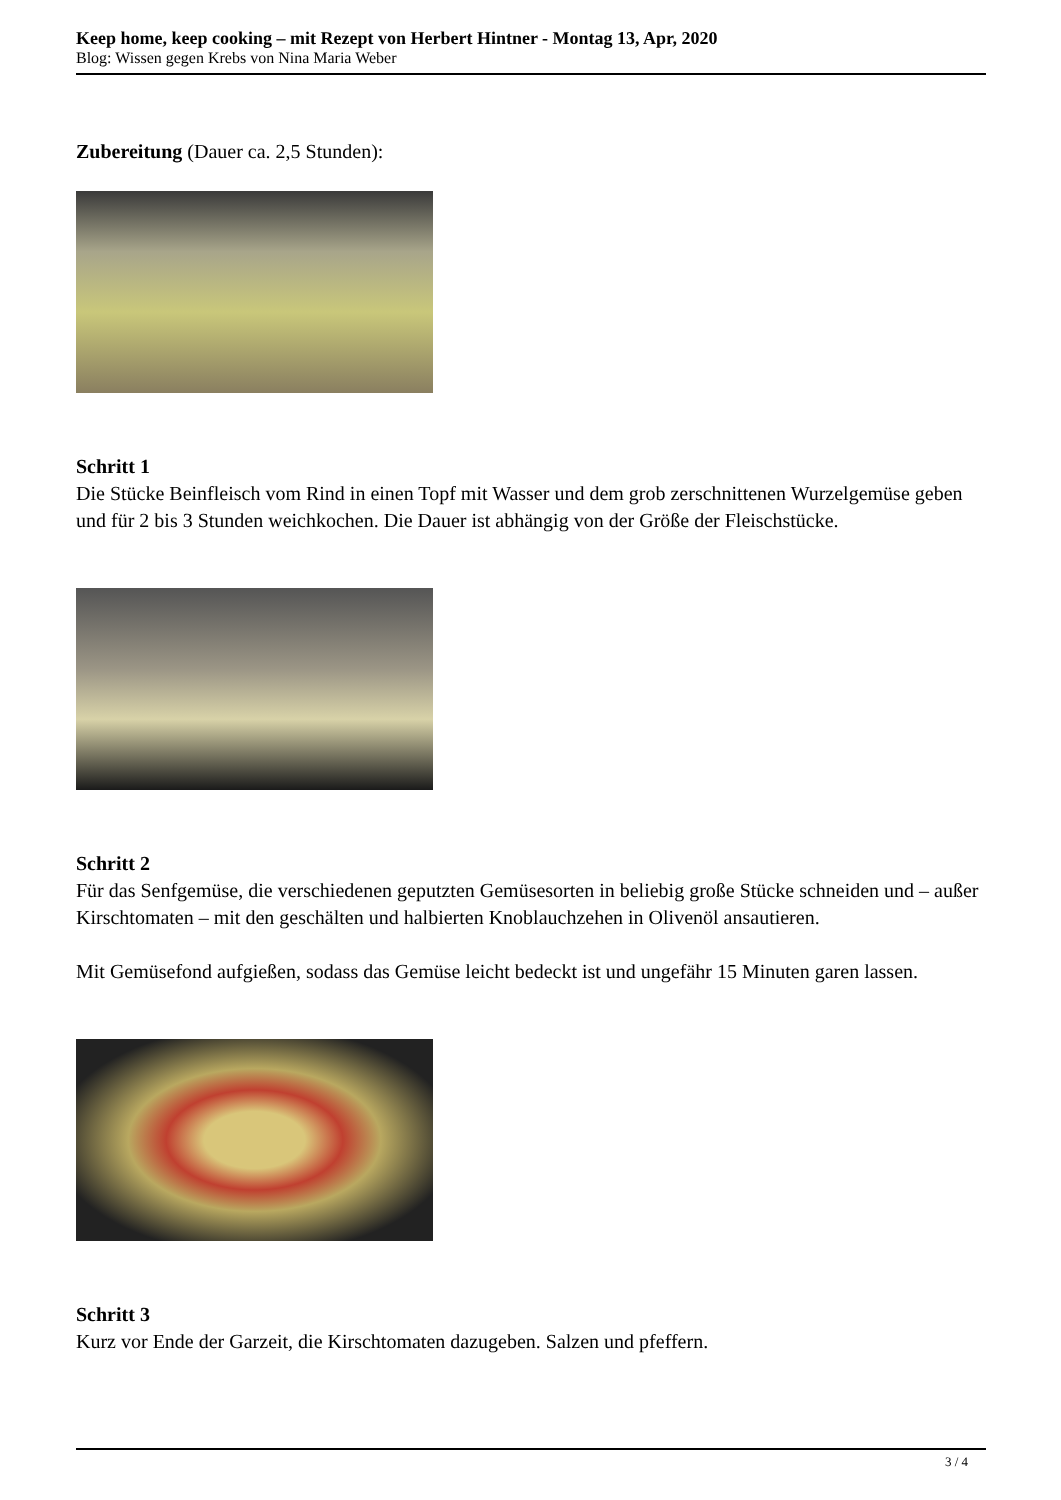Keep home, keep cooking – mit Rezept von Herbert Hintner - Montag 13, Apr, 2020
Blog: Wissen gegen Krebs von Nina Maria Weber
Zubereitung (Dauer ca. 2,5 Stunden):
Schritt 1
Die Stücke Beinfleisch vom Rind in einen Topf mit Wasser und dem grob zerschnittenen Wurzelgemüse geben und für 2 bis 3 Stunden weichkochen. Die Dauer ist abhängig von der Größe der Fleischstücke.
Schritt 2
Für das Senfgemüse, die verschiedenen geputzten Gemüsesorten in beliebig große Stücke schneiden und – außer Kirschtomaten – mit den geschälten und halbierten Knoblauchzehen in Olivenöl ansautieren.
Mit Gemüsefond aufgießen, sodass das Gemüse leicht bedeckt ist und ungefähr 15 Minuten garen lassen.
Schritt 3
Kurz vor Ende der Garzeit, die Kirschtomaten dazugeben. Salzen und pfeffern.
3 / 4